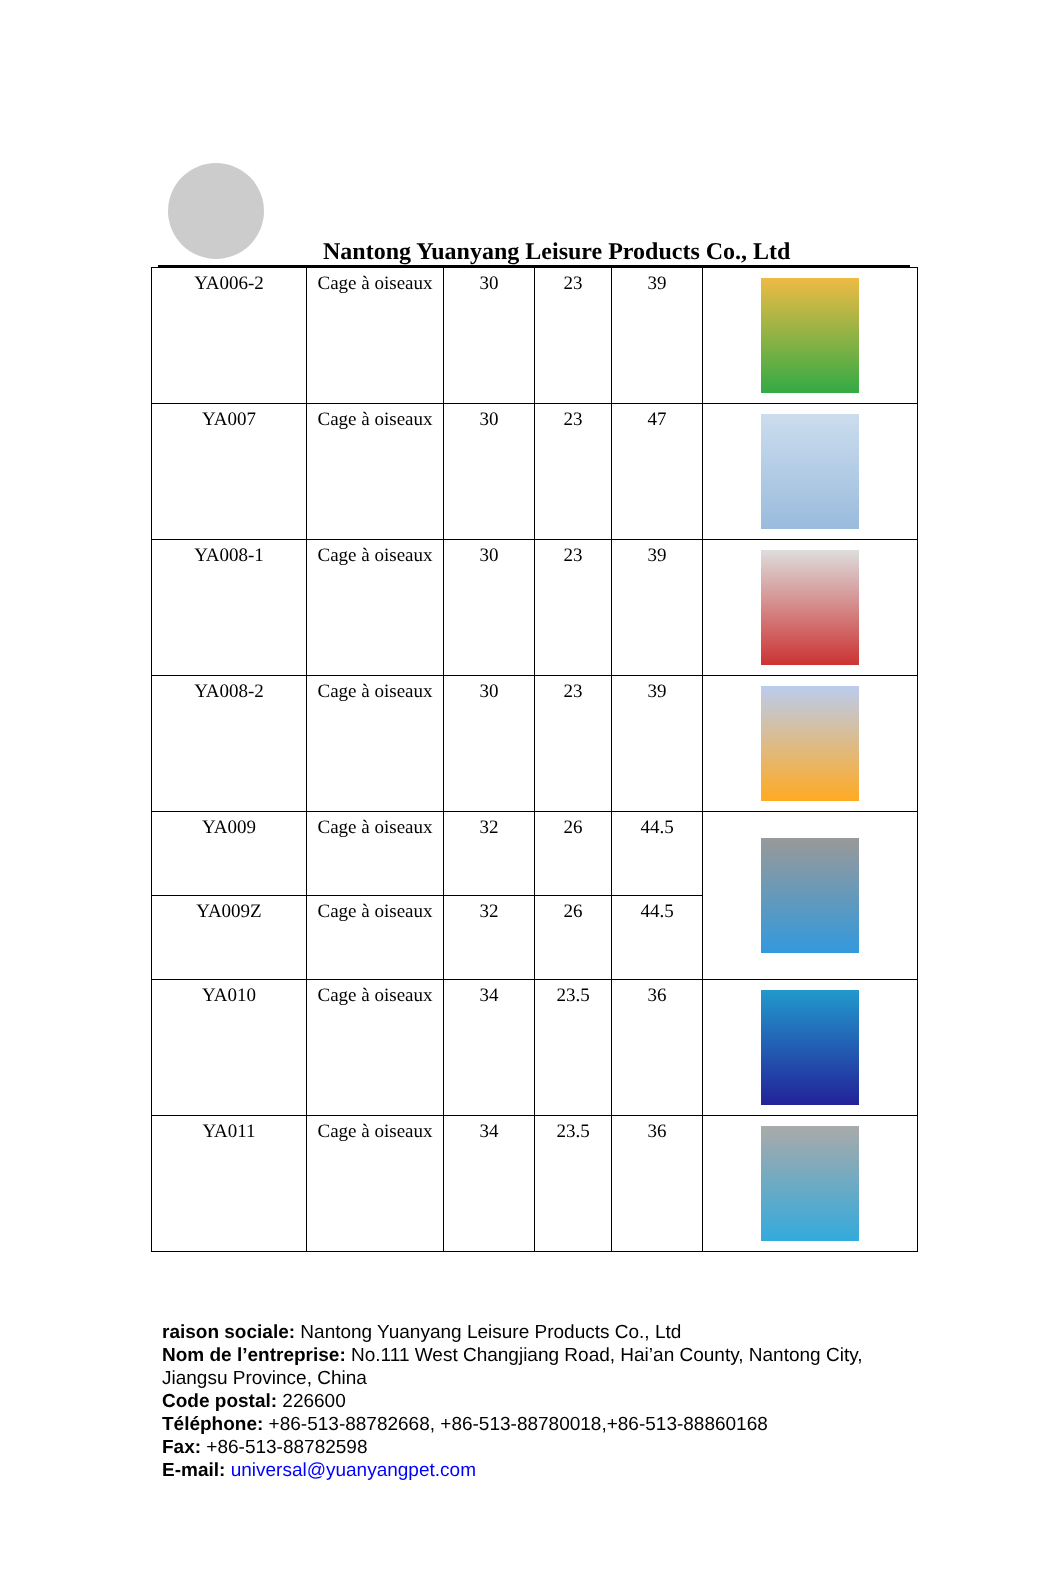Nantong Yuanyang Leisure Products Co., Ltd
| YA006-2 | Cage à oiseaux | 30 | 23 | 39 | |
| YA007 | Cage à oiseaux | 30 | 23 | 47 | |
| YA008-1 | Cage à oiseaux | 30 | 23 | 39 | |
| YA008-2 | Cage à oiseaux | 30 | 23 | 39 | |
| YA009 | Cage à oiseaux | 32 | 26 | 44.5 | |
| YA009Z | Cage à oiseaux | 32 | 26 | 44.5 | |
| YA010 | Cage à oiseaux | 34 | 23.5 | 36 | |
| YA011 | Cage à oiseaux | 34 | 23.5 | 36 | |
raison sociale: Nantong Yuanyang Leisure Products Co., Ltd
Nom de l’entreprise: No.111 West Changjiang Road, Hai’an County, Nantong City, Jiangsu Province, China
Code postal: 226600
Téléphone: +86-513-88782668, +86-513-88780018,+86-513-88860168
Fax: +86-513-88782598
E-mail: universal@yuanyangpet.com